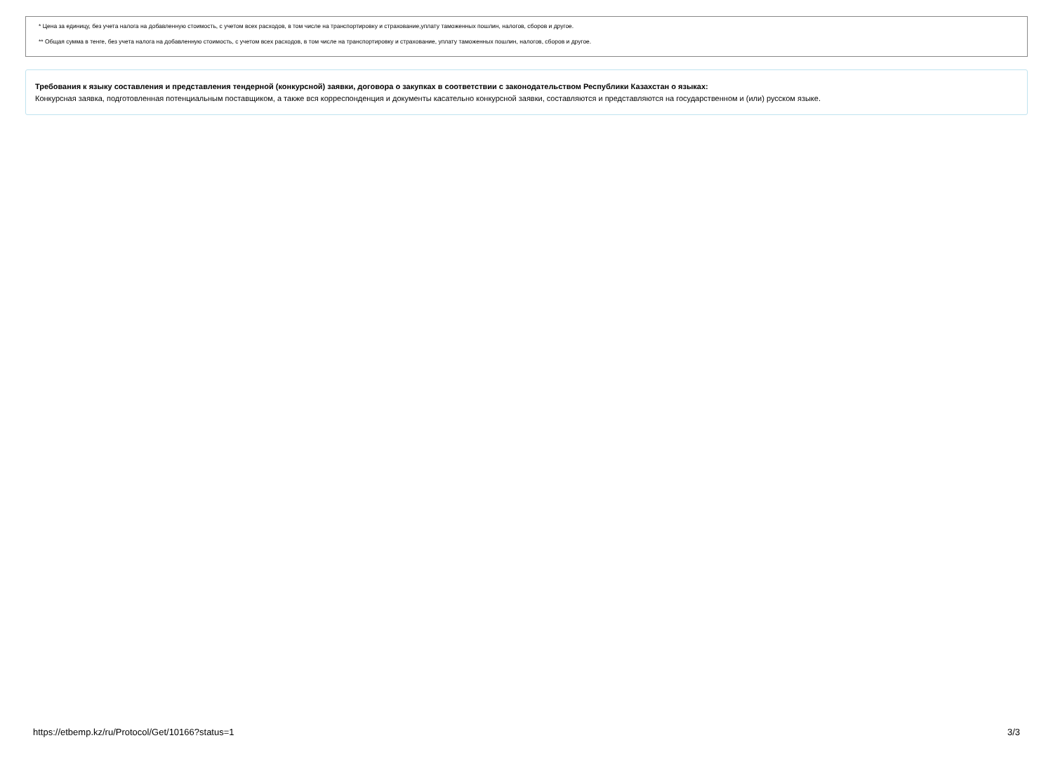* Цена за единицу, без учета налога на добавленную стоимость, с учетом всех расходов, в том числе на транспортировку и страхование,уплату таможенных пошлин, налогов, сборов и другое.
** Общая сумма в тенге, без учета налога на добавленную стоимость, с учетом всех расходов, в том числе на транспортировку и страхование, уплату таможенных пошлин, налогов, сборов и другое.
Требования к языку составления и представления тендерной (конкурсной) заявки, договора о закупках в соответствии с законодательством Республики Казахстан о языках:
Конкурсная заявка, подготовленная потенциальным поставщиком, а также вся корреспонденция и документы касательно конкурсной заявки, составляются и представляются на государственном и (или) русском языке.
https://etbemp.kz/ru/Protocol/Get/10166?status=1 3/3